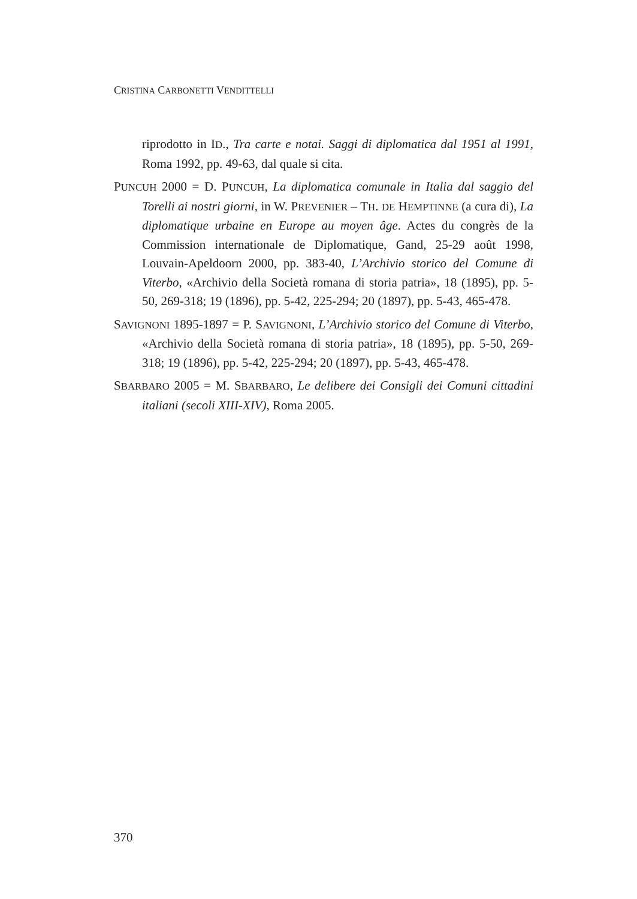CRISTINA CARBONETTI VENDITTELLI
riprodotto in ID., Tra carte e notai. Saggi di diplomatica dal 1951 al 1991, Roma 1992, pp. 49-63, dal quale si cita.
PUNCUH 2000 = D. PUNCUH, La diplomatica comunale in Italia dal saggio del Torelli ai nostri giorni, in W. PREVENIER – TH. DE HEMPTINNE (a cura di), La diplomatique urbaine en Europe au moyen âge. Actes du congrès de la Commission internationale de Diplomatique, Gand, 25-29 août 1998, Louvain-Apeldoorn 2000, pp. 383-40, L’Archivio storico del Comune di Viterbo, «Archivio della Società romana di storia patria», 18 (1895), pp. 5-50, 269-318; 19 (1896), pp. 5-42, 225-294; 20 (1897), pp. 5-43, 465-478.
SAVIGNONI 1895-1897 = P. SAVIGNONI, L’Archivio storico del Comune di Viterbo, «Archivio della Società romana di storia patria», 18 (1895), pp. 5-50, 269-318; 19 (1896), pp. 5-42, 225-294; 20 (1897), pp. 5-43, 465-478.
SBARBARO 2005 = M. SBARBARO, Le delibere dei Consigli dei Comuni cittadini italiani (secoli XIII-XIV), Roma 2005.
370